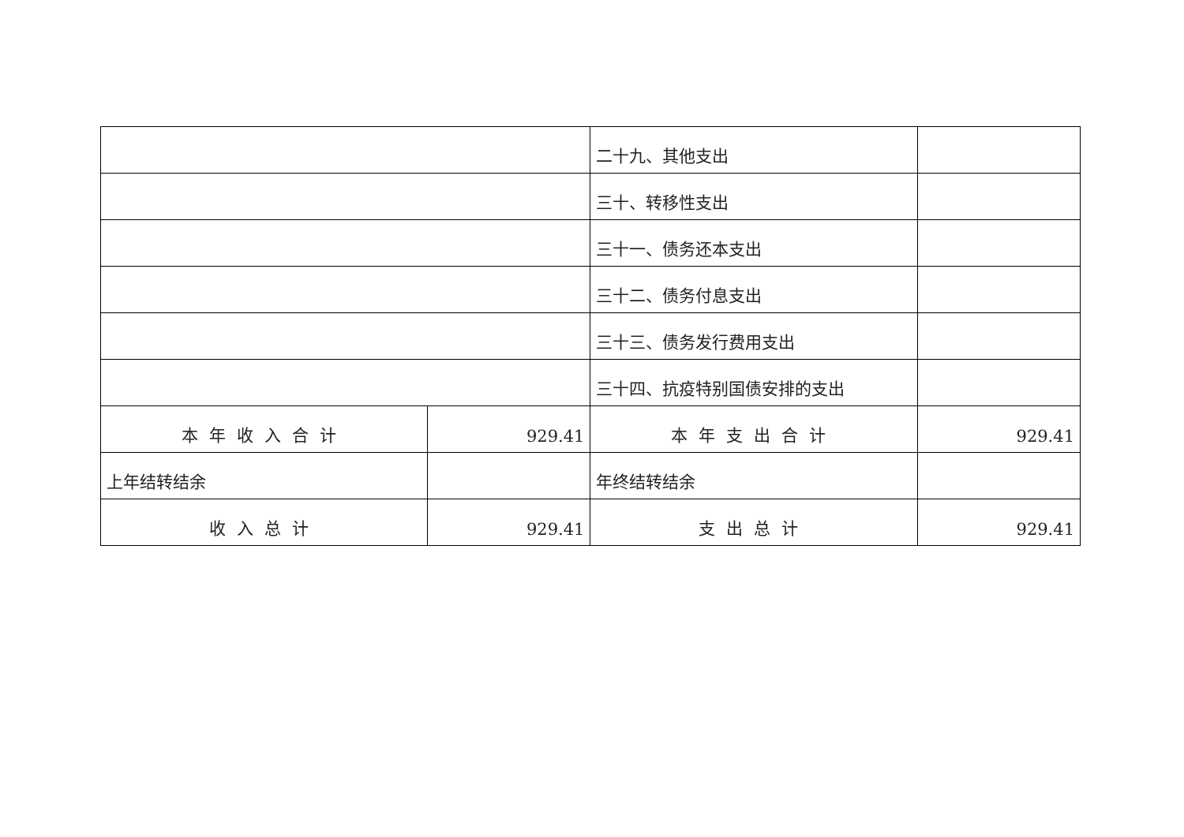| | | 二十九、其他支出 | |
| | | 三十、转移性支出 | |
| | | 三十一、债务还本支出 | |
| | | 三十二、债务付息支出 | |
| | | 三十三、债务发行费用支出 | |
| | | 三十四、抗疫特别国债安排的支出 | |
| 本年收入合计 | 929.41 | 本年支出合计 | 929.41 |
| 上年结转结余 | | 年终结转结余 | |
| 收入总计 | 929.41 | 支出总计 | 929.41 |